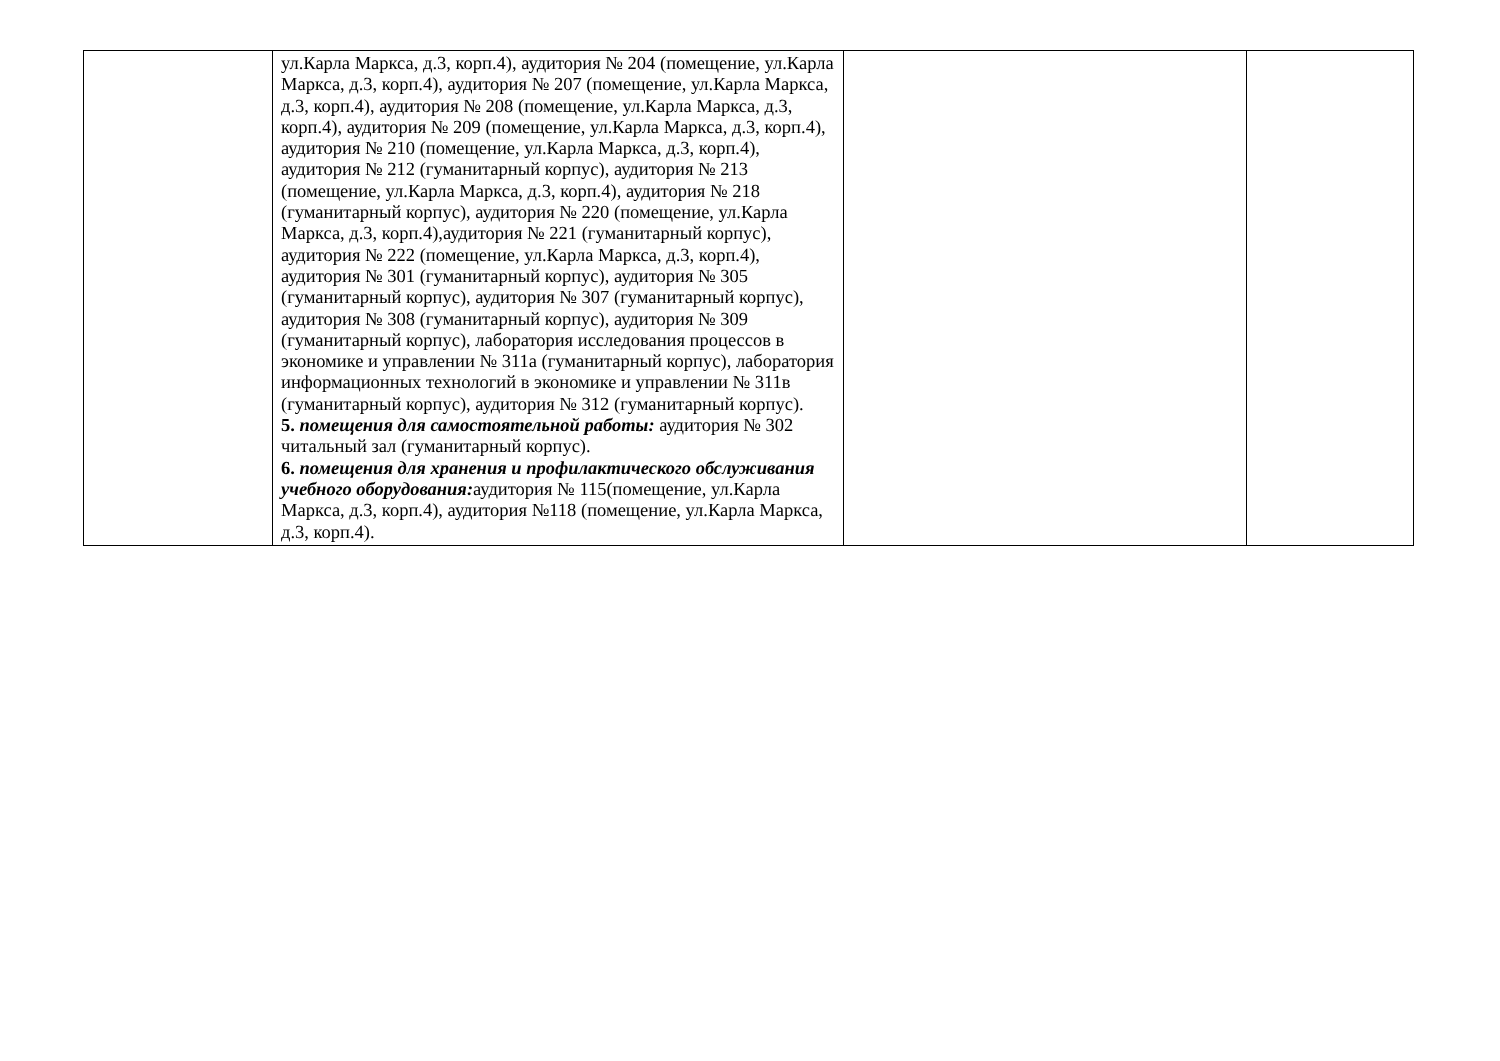| | ул.Карла Маркса, д.3, корп.4), аудитория № 204 (помещение, ул.Карла Маркса, д.3, корп.4), аудитория № 207 (помещение, ул.Карла Маркса, д.3, корп.4), аудитория № 208 (помещение, ул.Карла Маркса, д.3, корп.4), аудитория № 209 (помещение, ул.Карла Маркса, д.3, корп.4), аудитория № 210 (помещение, ул.Карла Маркса, д.3, корп.4), аудитория № 212 (гуманитарный корпус), аудитория № 213 (помещение, ул.Карла Маркса, д.3, корп.4), аудитория № 218 (гуманитарный корпус), аудитория № 220 (помещение, ул.Карла Маркса, д.3, корп.4),аудитория № 221 (гуманитарный корпус), аудитория № 222 (помещение, ул.Карла Маркса, д.3, корп.4), аудитория № 301 (гуманитарный корпус), аудитория № 305 (гуманитарный корпус), аудитория № 307 (гуманитарный корпус), аудитория № 308 (гуманитарный корпус), аудитория № 309 (гуманитарный корпус), лаборатория исследования процессов в экономике и управлении № 311а (гуманитарный корпус), лаборатория информационных технологий в экономике и управлении № 311в (гуманитарный корпус), аудитория № 312 (гуманитарный корпус). 5. помещения для самостоятельной работы: аудитория № 302 читальный зал (гуманитарный корпус). 6. помещения для хранения и профилактического обслуживания учебного оборудования: аудитория № 115(помещение, ул.Карла Маркса, д.3, корп.4), аудитория №118 (помещение, ул.Карла Маркса, д.3, корп.4). | | |